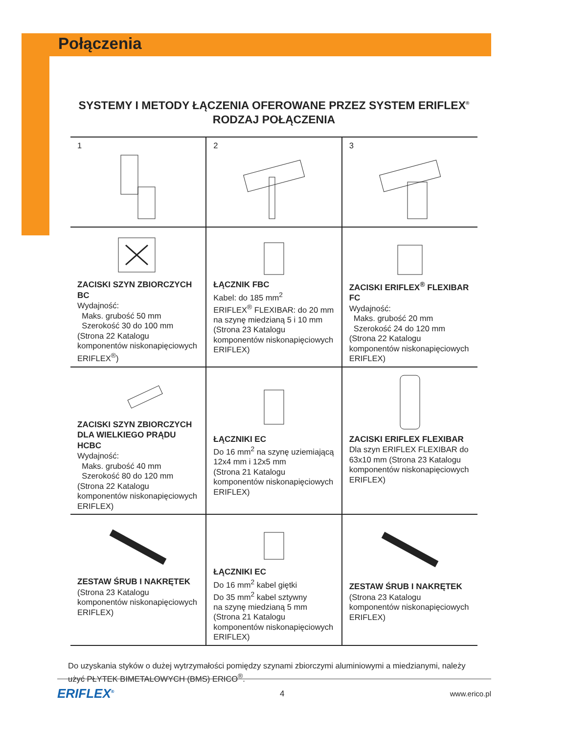Połączenia
SYSTEMY I METODY ŁĄCZENIA OFEROWANE PRZEZ SYSTEM ERIFLEX<sup>®</sup> RODZAJ POŁĄCZENIA
| 1 | 2 | 3 |
| ZACISKI SZYN ZBIORCZYCH BC Wydajność: Maks. grubość 50 mm Szerokość 30 do 100 mm (Strona 22 Katalogu komponentów niskonapięciowych ERIFLEX<sup>®</sup>) | ŁĄCZNIK FBC Kabel: do 185 mm<sup>2</sup> ERIFLEX<sup>®</sup> FLEXIBAR: do 20 mm na szynę miedzianą 5 i 10 mm (Strona 23 Katalogu komponentów niskonapięciowych ERIFLEX) | ZACISKI ERIFLEX<sup>®</sup> FLEXIBAR FC Wydajność: Maks. grubość 20 mm Szerokość 24 do 120 mm (Strona 22 Katalogu komponentów niskonapięciowych ERIFLEX) |
| ZACISKI SZYN ZBIORCZYCH DLA WIELKIEGO PRĄDU HCBC Wydajność: Maks. grubość 40 mm Szerokość 80 do 120 mm (Strona 22 Katalogu komponentów niskonapięciowych ERIFLEX) | ŁĄCZNIKI EC Do 16 mm<sup>2</sup> na szynę uziemiającą 12x4 mm i 12x5 mm (Strona 21 Katalogu komponentów niskonapięciowych ERIFLEX) | ZACISKI ERIFLEX FLEXIBAR Dla szyn ERIFLEX FLEXIBAR do 63x10 mm (Strona 23 Katalogu komponentów niskonapięciowych ERIFLEX) |
| ZESTAW ŚRUB I NAKRĘTEK (Strona 23 Katalogu komponentów niskonapięciowych ERIFLEX) | ŁĄCZNIKI EC Do 16 mm<sup>2</sup> kabel giętki Do 35 mm<sup>2</sup> kabel sztywny na szynę miedzianą 5 mm (Strona 21 Katalogu komponentów niskonapięciowych ERIFLEX) | ZESTAW ŚRUB I NAKRĘTEK (Strona 23 Katalogu komponentów niskonapięciowych ERIFLEX) |
Do uzyskania styków o dużej wytrzymałości pomiędzy szynami zbiorczymi aluminiowymi a miedzianymi, należy użyć PŁYTEK BIMETALOWYCH (BMS) ERICO<sup>®</sup>.
ERIFLEX<sup>®</sup> 4 www.erico.pl